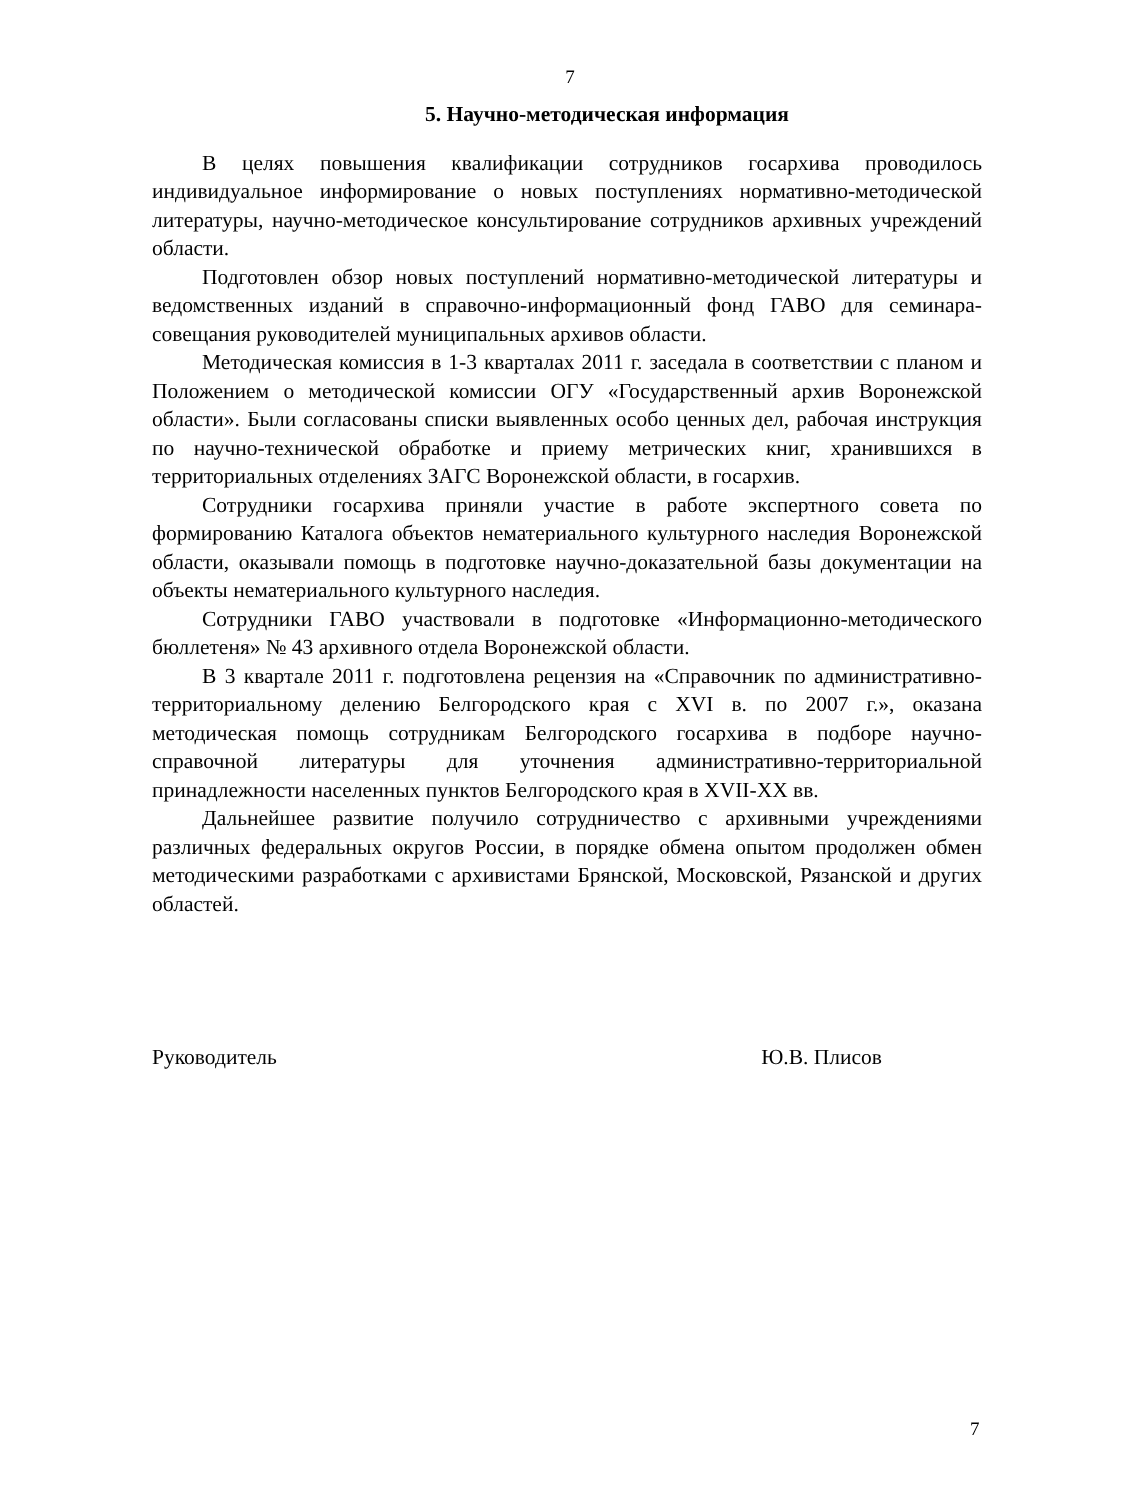7
5. Научно-методическая информация
В целях повышения квалификации сотрудников госархива проводилось индивидуальное информирование о новых поступлениях нормативно-методической литературы, научно-методическое консультирование сотрудников архивных учреждений области.
Подготовлен обзор новых поступлений нормативно-методической литературы и ведомственных изданий в справочно-информационный фонд ГАВО для семинара-совещания руководителей муниципальных архивов области.
Методическая комиссия в 1-3 кварталах 2011 г. заседала в соответствии с планом и Положением о методической комиссии ОГУ «Государственный архив Воронежской области». Были согласованы списки выявленных особо ценных дел, рабочая инструкция по научно-технической обработке и приему метрических книг, хранившихся в территориальных отделениях ЗАГС Воронежской области, в госархив.
Сотрудники госархива приняли участие в работе экспертного совета по формированию Каталога объектов нематериального культурного наследия Воронежской области, оказывали помощь в подготовке научно-доказательной базы документации на объекты нематериального культурного наследия.
Сотрудники ГАВО участвовали в подготовке «Информационно-методического бюллетеня» № 43 архивного отдела Воронежской области.
В 3 квартале 2011 г. подготовлена рецензия на «Справочник по административно-территориальному делению Белгородского края с XVI в. по 2007 г.», оказана методическая помощь сотрудникам Белгородского госархива в подборе научно-справочной литературы для уточнения административно-территориальной принадлежности населенных пунктов Белгородского края в XVII-XX вв.
Дальнейшее развитие получило сотрудничество с архивными учреждениями различных федеральных округов России, в порядке обмена опытом продолжен обмен методическими разработками с архивистами Брянской, Московской, Рязанской и других областей.
Руководитель Ю.В. Плисов
7